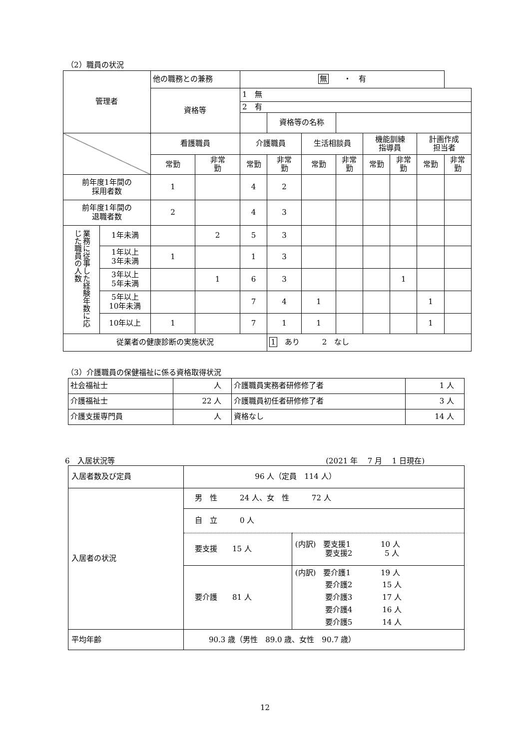（2）職員の状況
| 管理者 | | 他の職務との兼務 | | 無 ・ 有 | | | | | | | |
| | | 資格等 | | 1 無 | | | | | | | |
| | | | | 2 有 | | | | | | | |
| | | | | | 資格等の名称 | | | | | | |
| | | 看護職員 | | 介護職員 | | 生活相談員 | | 機能訓練 指導員 | | 計画作成 担当者 | |
| | | 常勤 | 非常 勤 | 常勤 | 非常 勤 | 常勤 | 非常 勤 | 常勤 | 非常 勤 | 常勤 | 非常 勤 |
| 前年度1年間の 採用者数 | | 1 | | 4 | 2 | | | | | | |
| 前年度1年間の 退職者数 | | 2 | | 4 | 3 | | | | | | |
| 業務に従事した経験年数に応じた職員の人数 | 1年未満 | | 2 | 5 | 3 | | | | | | |
| | 1年以上 3年未満 | 1 | | 1 | 3 | | | | | | |
| | 3年以上 5年未満 | | 1 | 6 | 3 | | | | 1 | | |
| | 5年以上 10年未満 | | | 7 | 4 | 1 | | | | 1 | |
| | 10年以上 | 1 | | 7 | 1 | 1 | | | | 1 | |
| 従業者の健康診断の実施状況 | | | | | 1 あり 2 なし | | | | | | |
（3）介護職員の保健福祉に係る資格取得状況
| 社会福祉士 | 人 | 介護職員実務者研修修了者 | 1 人 |
| 介護福祉士 | 22 人 | 介護職員初任者研修修了者 | 3 人 |
| 介護支援専門員 | 人 | 資格なし | 14 人 |
6　入居状況等 (2021 年　 7 月　 1 日現在)
| 入居者数及び定員 | 96 人（定員 114 人） | |
| 入居者の状況 | 男 性 24 人、女 性 72 人 | |
| | 自 立 0 人 | |
| | 要支援 15 人 | (内訳) 要支援1 10 人 要支援2 5 人 |
| | 要介護 81 人 | (内訳) 要介護1 19 人 要介護2 15 人 要介護3 17 人 要介護4 16 人 要介護5 14 人 |
| 平均年齢 | 90.3 歳（男性 89.0 歳、女性 90.7 歳） | |
12